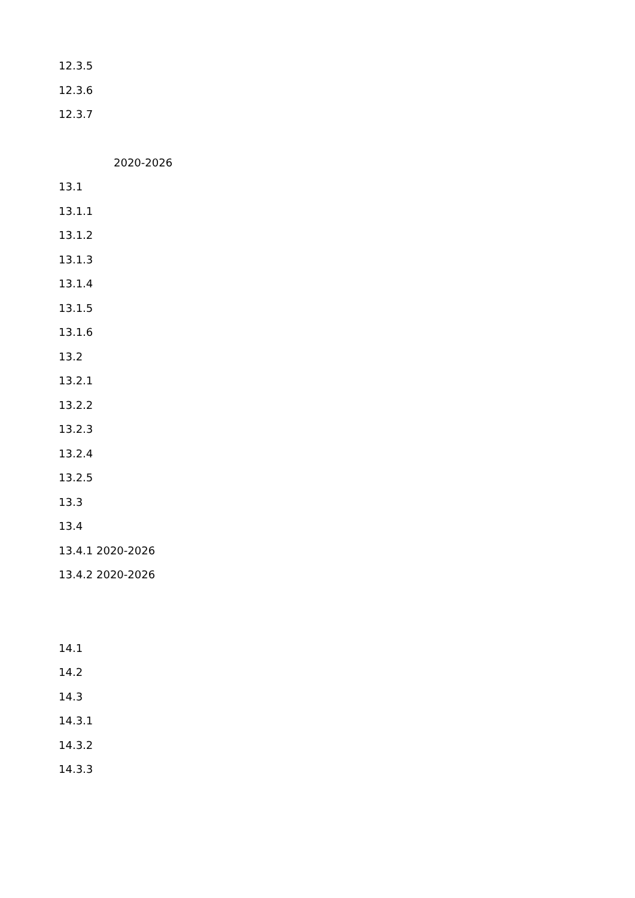12.3.5
12.3.6
12.3.7
2020-2026
13.1
13.1.1
13.1.2
13.1.3
13.1.4
13.1.5
13.1.6
13.2
13.2.1
13.2.2
13.2.3
13.2.4
13.2.5
13.3
13.4
13.4.1 2020-2026
13.4.2 2020-2026
14.1
14.2
14.3
14.3.1
14.3.2
14.3.3